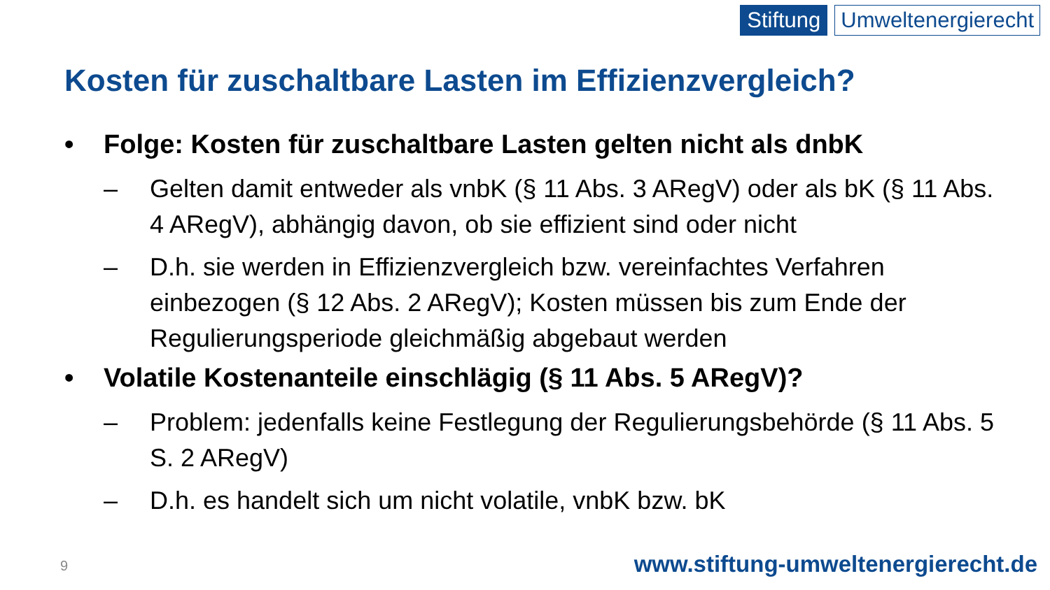Stiftung Umweltenergierecht
Kosten für zuschaltbare Lasten im Effizienzvergleich?
• Folge: Kosten für zuschaltbare Lasten gelten nicht als dnbK
– Gelten damit entweder als vnbK (§ 11 Abs. 3 ARegV) oder als bK (§ 11 Abs. 4 ARegV), abhängig davon, ob sie effizient sind oder nicht
– D.h. sie werden in Effizienzvergleich bzw. vereinfachtes Verfahren einbezogen (§ 12 Abs. 2 ARegV); Kosten müssen bis zum Ende der Regulierungsperiode gleichmäßig abgebaut werden
• Volatile Kostenanteile einschlägig (§ 11 Abs. 5 ARegV)?
– Problem: jedenfalls keine Festlegung der Regulierungsbehörde (§ 11 Abs. 5 S. 2 ARegV)
– D.h. es handelt sich um nicht volatile, vnbK bzw. bK
9
www.stiftung-umweltenergierecht.de